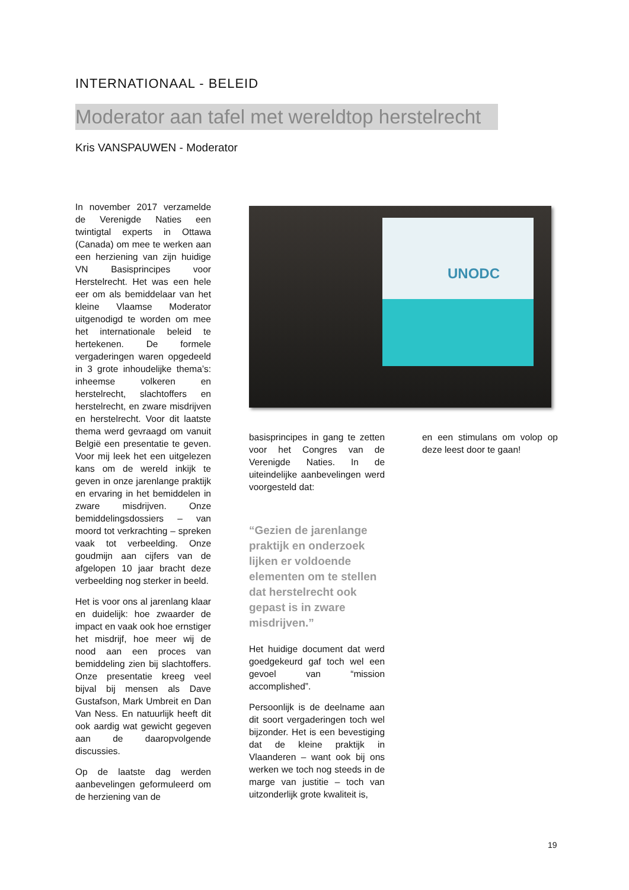INTERNATIONAAL - BELEID
Moderator aan tafel met wereldtop herstelrecht
Kris VANSPAUWEN - Moderator
In november 2017 verzamelde de Verenigde Naties een twintigtal experts in Ottawa (Canada) om mee te werken aan een herziening van zijn huidige VN Basisprincipes voor Herstelrecht. Het was een hele eer om als bemiddelaar van het kleine Vlaamse Moderator uitgenodigd te worden om mee het internationale beleid te hertekenen. De formele vergaderingen waren opgedeeld in 3 grote inhoudelijke thema’s: inheemse volkeren en herstelrecht, slachtoffers en herstelrecht, en zware misdrijven en herstelrecht. Voor dit laatste thema werd gevraagd om vanuit België een presentatie te geven. Voor mij leek het een uitgelezen kans om de wereld inkijk te geven in onze jarenlange praktijk en ervaring in het bemiddelen in zware misdrijven. Onze bemiddelingsdossiers – van moord tot verkrachting – spreken vaak tot verbeelding. Onze goudmijn aan cijfers van de afgelopen 10 jaar bracht deze verbeelding nog sterker in beeld.
Het is voor ons al jarenlang klaar en duidelijk: hoe zwaarder de impact en vaak ook hoe ernstiger het misdrijf, hoe meer wij de nood aan een proces van bemiddeling zien bij slachtoffers. Onze presentatie kreeg veel bijval bij mensen als Dave Gustafson, Mark Umbreit en Dan Van Ness. En natuurlijk heeft dit ook aardig wat gewicht gegeven aan de daaropvolgende discussies.
Op de laatste dag werden aanbevelingen geformuleerd om de herziening van de
UNODC
basisprincipes in gang te zetten voor het Congres van de Verenigde Naties. In de uiteindelijke aanbevelingen werd voorgesteld dat:
“Gezien de jarenlange praktijk en onderzoek lijken er voldoende elementen om te stellen dat herstelrecht ook gepast is in zware misdrijven.”
Het huidige document dat werd goedgekeurd gaf toch wel een gevoel van “mission accomplished”.
Persoonlijk is de deelname aan dit soort vergaderingen toch wel bijzonder. Het is een bevestiging dat de kleine praktijk in Vlaanderen – want ook bij ons werken we toch nog steeds in de marge van justitie – toch van uitzonderlijk grote kwaliteit is,
en een stimulans om volop op deze leest door te gaan!
19